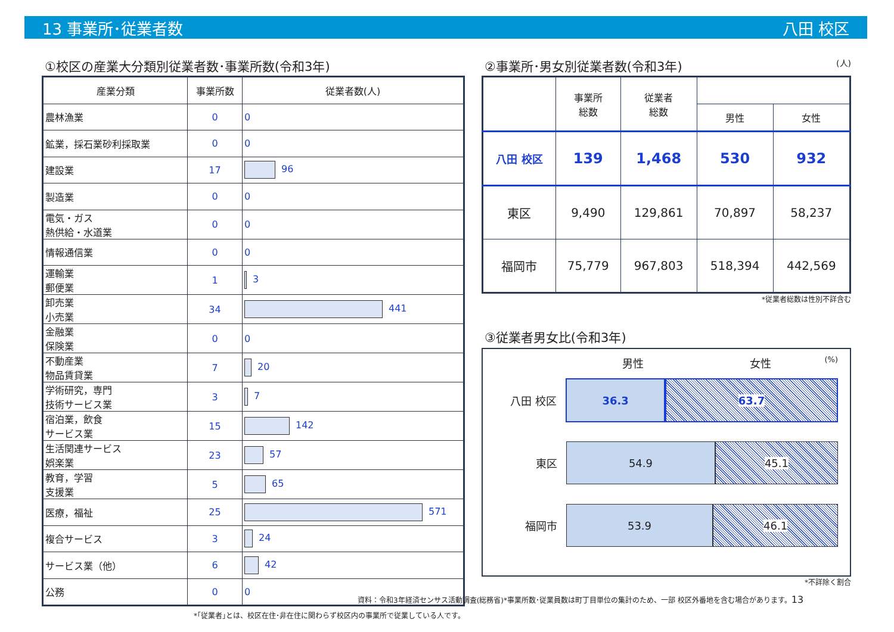13 事業所･従業者数 八田 校区
①校区の産業大分類別従業者数･事業所数(令和3年)
| 産業分類 | 事業所数 | 従業者数(人) |
| --- | --- | --- |
| 農林漁業 | 0 | 0 |
| 鉱業，採石業砂利採取業 | 0 | 0 |
| 建設業 | 17 | 96 |
| 製造業 | 0 | 0 |
| 電気・ガス 熱供給・水道業 | 0 | 0 |
| 情報通信業 | 0 | 0 |
| 運輸業 郵便業 | 1 | 3 |
| 卸売業 小売業 | 34 | 441 |
| 金融業 保険業 | 0 | 0 |
| 不動産業 物品賃貸業 | 7 | 20 |
| 学術研究，専門 技術サービス業 | 3 | 7 |
| 宿泊業，飲食 サービス業 | 15 | 142 |
| 生活関連サービス 娯楽業 | 23 | 57 |
| 教育，学習 支援業 | 5 | 65 |
| 医療，福祉 | 25 | 571 |
| 複合サービス | 3 | 24 |
| サービス業（他） | 6 | 42 |
| 公務 | 0 | 0 |
*｢従業者｣とは、校区在住･非在住に関わらず校区内の事業所で従業している人です。
②事業所･男女別従業者数(令和3年) (人)
| | 事業所 総数 | 従業者 総数 | | |
| | | | 男性 | 女性 |
| 八田 校区 | 139 | 1,468 | 530 | 932 |
| 東区 | 9,490 | 129,861 | 70,897 | 58,237 |
| 福岡市 | 75,779 | 967,803 | 518,394 | 442,569 |
*従業者総数は性別不詳含む
③従業者男女比(令和3年)
男性 女性 (%)
八田 校区
36.3 63.7
東区
54.9 45.1
福岡市
53.9 46.1
*不詳除く割合
資料：令和3年経済センサス活動調査(総務省)*事業所数･従業員数は町丁目単位の集計のため、一部 校区外番地を含む場合があります。13